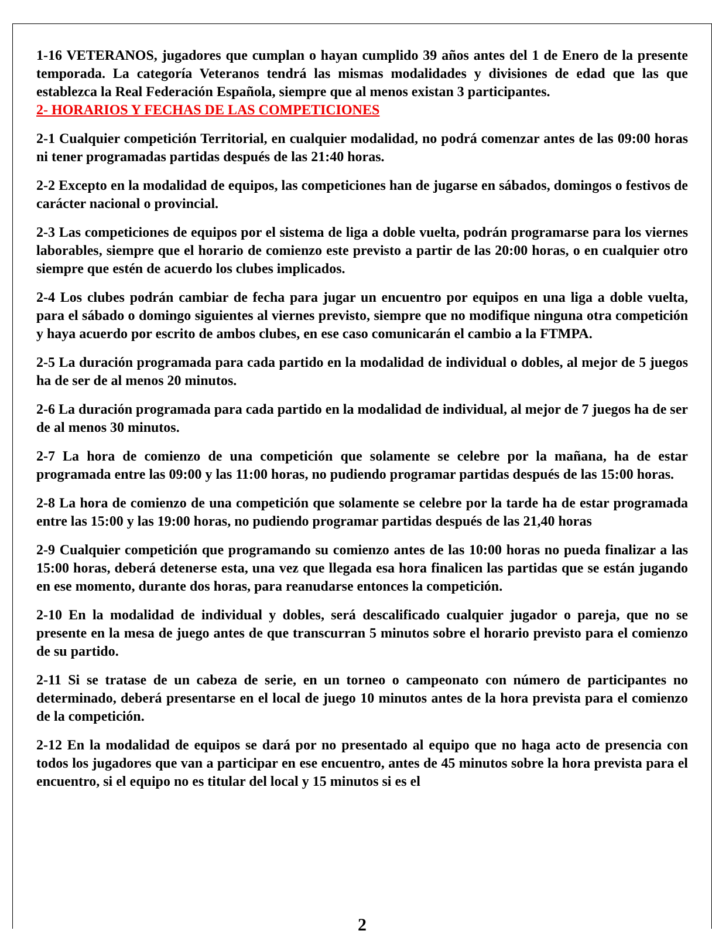1-16 VETERANOS, jugadores que cumplan o hayan cumplido 39 años antes del 1 de Enero de la presente temporada. La categoría Veteranos tendrá las mismas modalidades y divisiones de edad que las que establezca la Real Federación Española, siempre que al menos existan 3 participantes.
2- HORARIOS Y FECHAS DE LAS COMPETICIONES
2-1 Cualquier competición Territorial, en cualquier modalidad, no podrá comenzar antes de las 09:00 horas ni tener programadas partidas después de las 21:40 horas.
2-2 Excepto en la modalidad de equipos, las competiciones han de jugarse en sábados, domingos o festivos de carácter nacional o provincial.
2-3 Las competiciones de equipos por el sistema de liga a doble vuelta, podrán programarse para los viernes laborables, siempre que el horario de comienzo este previsto a partir de las 20:00 horas, o en cualquier otro siempre que estén de acuerdo los clubes implicados.
2-4 Los clubes podrán cambiar de fecha para jugar un encuentro por equipos en una liga a doble vuelta, para el sábado o domingo siguientes al viernes previsto, siempre que no modifique ninguna otra competición y haya acuerdo por escrito de ambos clubes, en ese caso comunicarán el cambio a la FTMPA.
2-5 La duración programada para cada partido en la modalidad de individual o dobles, al mejor de 5 juegos ha de ser de al menos 20 minutos.
2-6 La duración programada para cada partido en la modalidad de individual, al mejor de 7 juegos ha de ser de al menos 30 minutos.
2-7 La hora de comienzo de una competición que solamente se celebre por la mañana, ha de estar programada entre las 09:00 y las 11:00 horas, no pudiendo programar partidas después de las 15:00 horas.
2-8 La hora de comienzo de una competición que solamente se celebre por la tarde ha de estar programada entre las 15:00 y las 19:00 horas, no pudiendo programar partidas después de las 21,40 horas
2-9 Cualquier competición que programando su comienzo antes de las 10:00 horas no pueda finalizar a las 15:00 horas, deberá detenerse esta, una vez que llegada esa hora finalicen las partidas que se están jugando en ese momento, durante dos horas, para reanudarse entonces la competición.
2-10 En la modalidad de individual y dobles, será descalificado cualquier jugador o pareja, que no se presente en la mesa de juego antes de que transcurran 5 minutos sobre el horario previsto para el comienzo de su partido.
2-11 Si se tratase de un cabeza de serie, en un torneo o campeonato con número de participantes no determinado, deberá presentarse en el local de juego 10 minutos antes de la hora prevista para el comienzo de la competición.
2-12 En la modalidad de equipos se dará por no presentado al equipo que no haga acto de presencia con todos los jugadores que van a participar en ese encuentro, antes de 45 minutos sobre la hora prevista para el encuentro, si el equipo no es titular del local y 15 minutos si es el
2